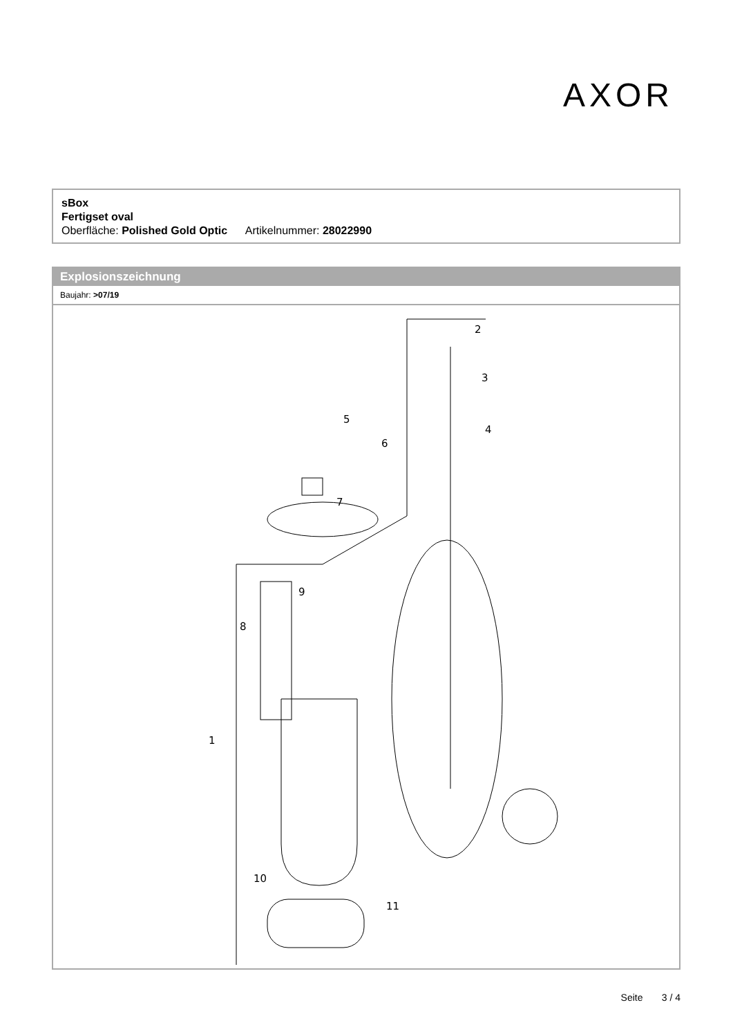AXOR
sBox
Fertigset oval
Oberfläche: Polished Gold Optic Artikelnummer: 28022990
Explosionszeichnung
Baujahr: >07/19
2
3
4
5
6
7
8
9
1
10
11
Seite 3 / 4